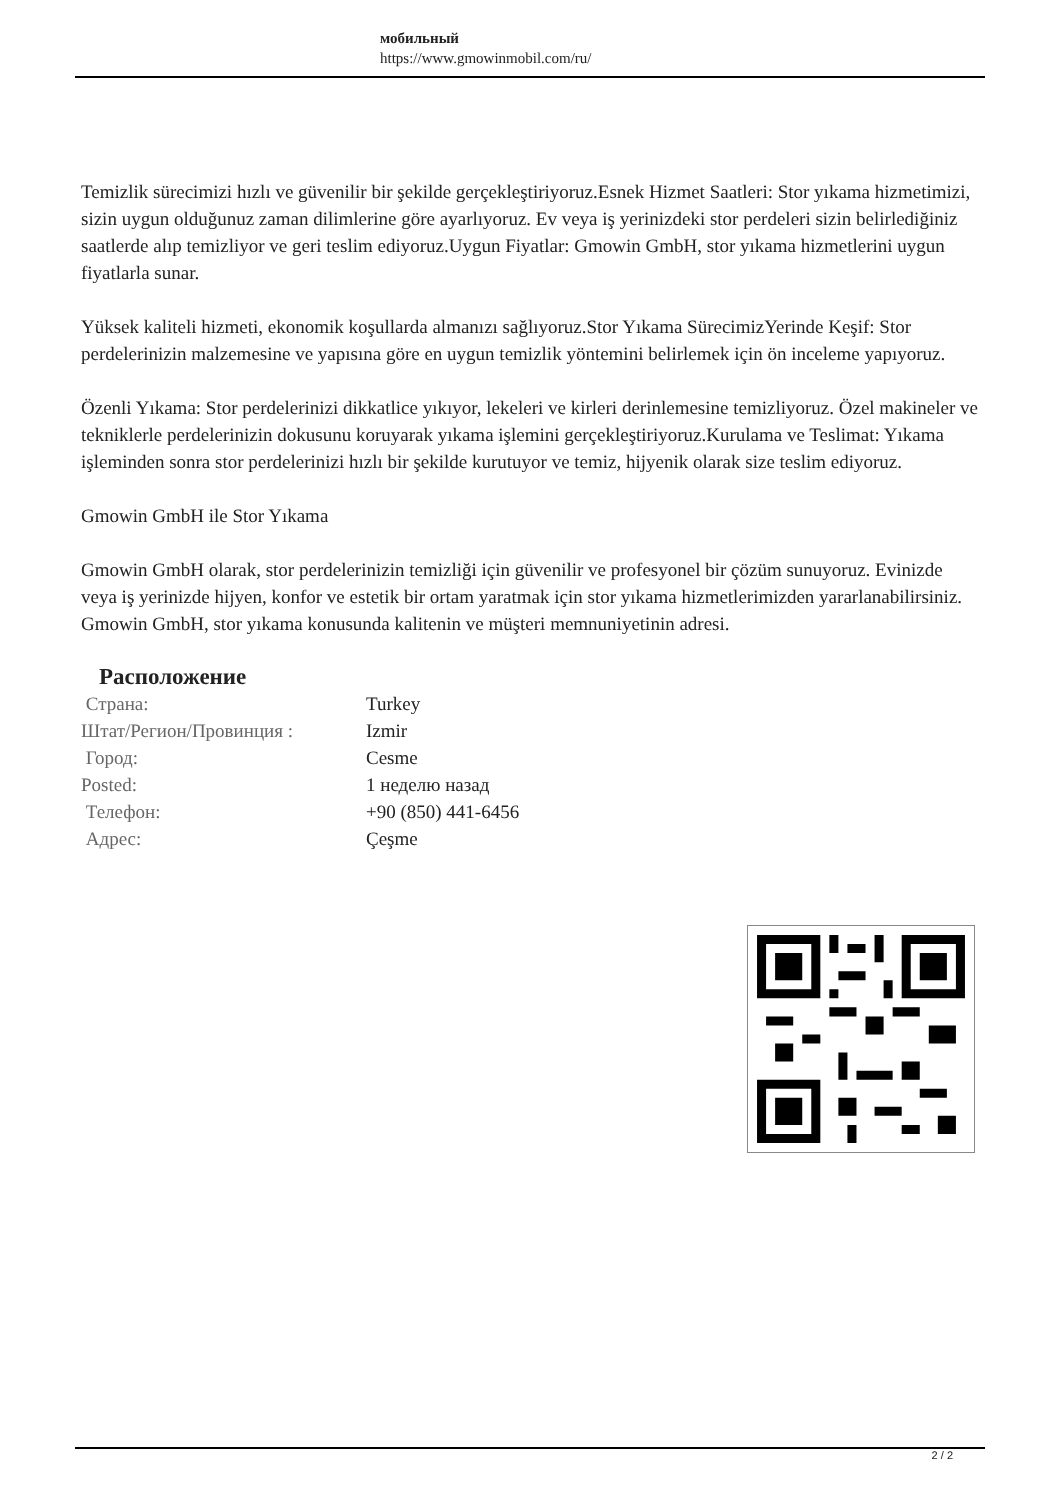мобильный
https://www.gmowinmobil.com/ru/
Temizlik sürecimizi hızlı ve güvenilir bir şekilde gerçekleştiriyoruz.Esnek Hizmet Saatleri: Stor yıkama hizmetimizi, sizin uygun olduğunuz zaman dilimlerine göre ayarlıyoruz. Ev veya iş yerinizdeki stor perdeleri sizin belirlediğiniz saatlerde alıp temizliyor ve geri teslim ediyoruz.Uygun Fiyatlar: Gmowin GmbH, stor yıkama hizmetlerini uygun fiyatlarla sunar.
Yüksek kaliteli hizmeti, ekonomik koşullarda almanızı sağlıyoruz.Stor Yıkama SürecimizYerinde Keşif: Stor perdelerinizin malzemesine ve yapısına göre en uygun temizlik yöntemini belirlemek için ön inceleme yapıyoruz.
Özenli Yıkama: Stor perdelerinizi dikkatlice yıkıyor, lekeleri ve kirleri derinlemesine temizliyoruz. Özel makineler ve tekniklerle perdelerinizin dokusunu koruyarak yıkama işlemini gerçekleştiriyoruz.Kurulama ve Teslimat: Yıkama işleminden sonra stor perdelerinizi hızlı bir şekilde kurutuyor ve temiz, hijyenik olarak size teslim ediyoruz.
Gmowin GmbH ile Stor Yıkama
Gmowin GmbH olarak, stor perdelerinizin temizliği için güvenilir ve profesyonel bir çözüm sunuyoruz. Evinizde veya iş yerinizde hijyen, konfor ve estetik bir ortam yaratmak için stor yıkama hizmetlerimizden yararlanabilirsiniz. Gmowin GmbH, stor yıkama konusunda kalitenin ve müşteri memnuniyetinin adresi.
Расположение
| Страна: | Turkey |
| Штат/Регион/Провинция : | Izmir |
| Город: | Cesme |
| Posted: | 1 неделю назад |
| Телефон: | +90 (850) 441-6456 |
| Адрес: | Çeşme |
2 / 2